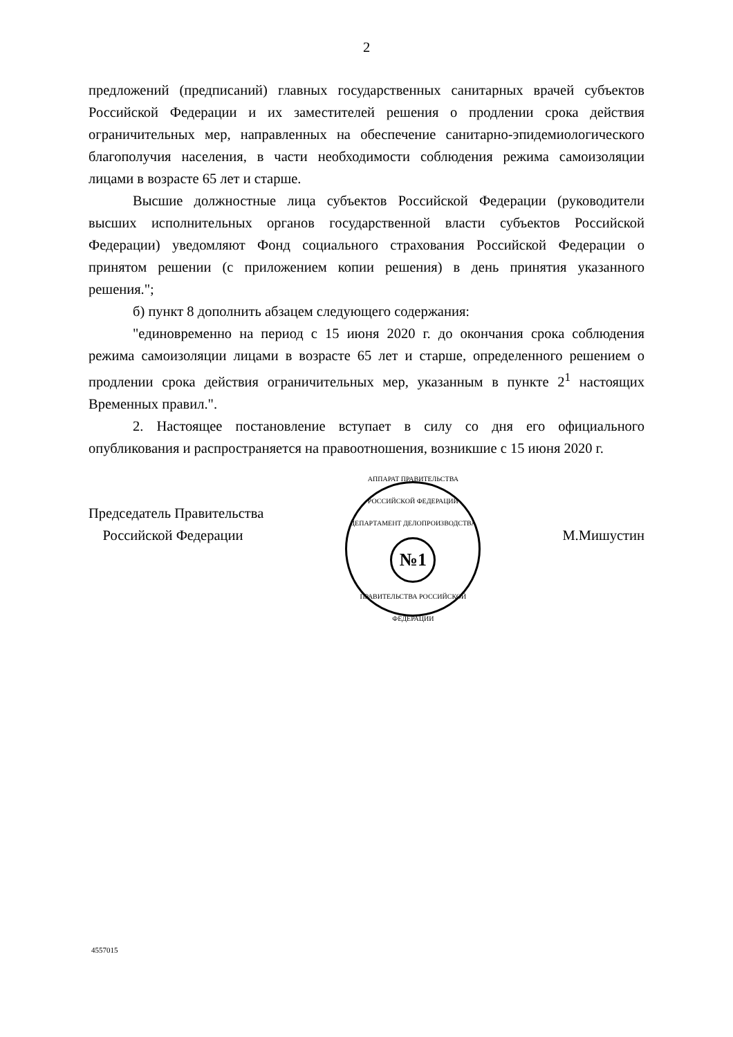2
предложений (предписаний) главных государственных санитарных врачей субъектов Российской Федерации и их заместителей решения о продлении срока действия ограничительных мер, направленных на обеспечение санитарно-эпидемиологического благополучия населения, в части необходимости соблюдения режима самоизоляции лицами в возрасте 65 лет и старше.
Высшие должностные лица субъектов Российской Федерации (руководители высших исполнительных органов государственной власти субъектов Российской Федерации) уведомляют Фонд социального страхования Российской Федерации о принятом решении (с приложением копии решения) в день принятия указанного решения.";
б) пункт 8 дополнить абзацем следующего содержания:
"единовременно на период с 15 июня 2020 г. до окончания срока соблюдения режима самоизоляции лицами в возрасте 65 лет и старше, определенного решением о продлении срока действия ограничительных мер, указанным в пункте 2<sup>1</sup> настоящих Временных правил.".
2. Настоящее постановление вступает в силу со дня его официального опубликования и распространяется на правоотношения, возникшие с 15 июня 2020 г.
Председатель Правительства
Российской Федерации
АППАРАТ ПРАВИТЕЛЬСТВА РОССИЙСКОЙ ФЕДЕРАЦИИ
ДЕПАРТАМЕНТ ДЕЛОПРОИЗВОДСТВА
№1
ПРАВИТЕЛЬСТВА РОССИЙСКОЙ ФЕДЕРАЦИИ
М.Мишустин
4557015